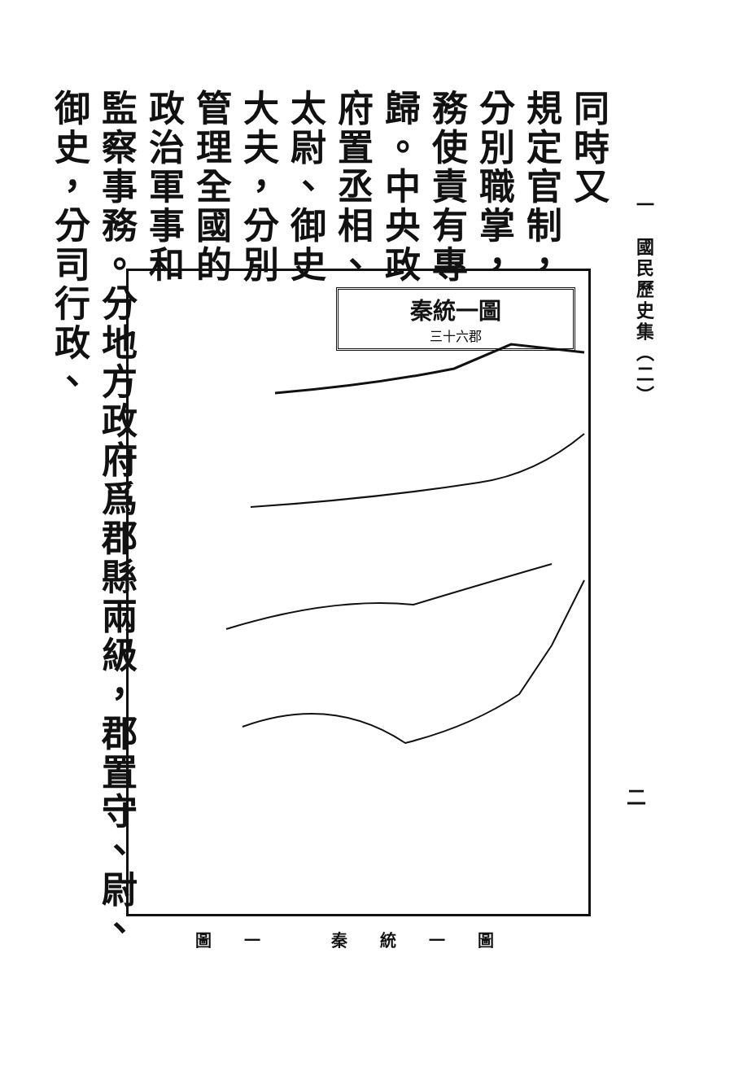一　國民歷史集（二）
同時又
規定官制，
分別職掌，
務使責有專
歸。中央政
府置丞相、
太尉、御史
大夫，分別
管理全國的
政治軍事和
監察事務。分地方政府爲郡縣兩級，郡置守、尉、御史，分司行政、
秦統一圖
三十六郡
圖一 秦統一圖
二